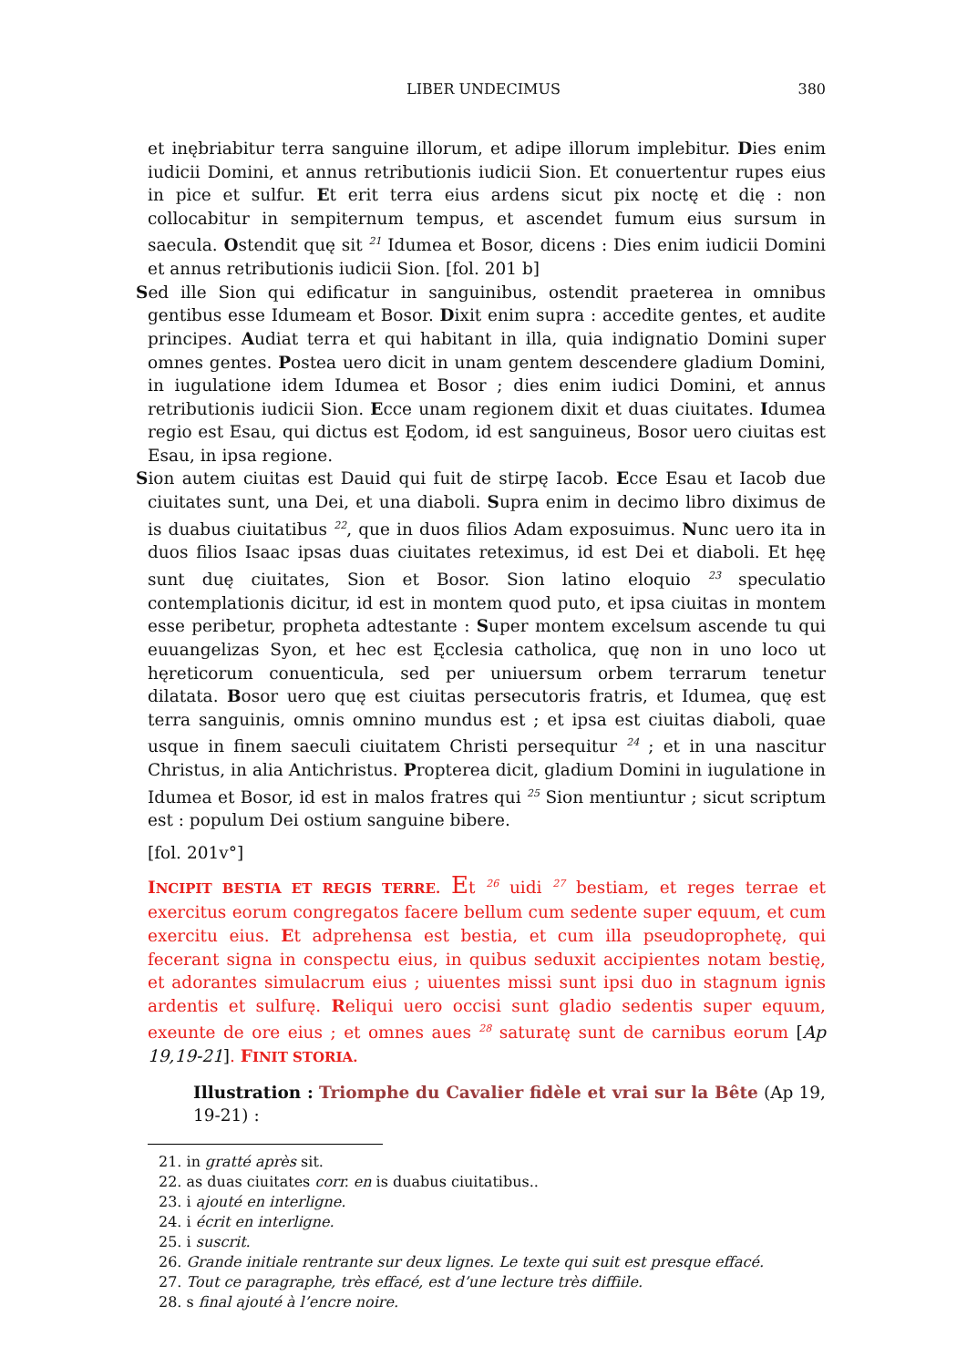LIBER UNDECIMUS 380
et inębriabitur terra sanguine illorum, et adipe illorum implebitur. Dies enim iudicii Domini, et annus retributionis iudicii Sion. Et conuertentur rupes eius in pice et sulfur. Et erit terra eius ardens sicut pix noctę et dię : non collocabitur in sempiternum tempus, et ascendet fumum eius sursum in saecula. Ostendit quę sit <sup>21</sup> Idumea et Bosor, dicens : Dies enim iudicii Domini et annus retributionis iudicii Sion. [fol. 201 b]
Sed ille Sion qui edificatur in sanguinibus, ostendit praeterea in omnibus gentibus esse Idumeam et Bosor. Dixit enim supra : accedite gentes, et audite principes. Audiat terra et qui habitant in illa, quia indignatio Domini super omnes gentes. Postea uero dicit in unam gentem descendere gladium Domini, in iugulatione idem Idumea et Bosor ; dies enim iudici Domini, et annus retributionis iudicii Sion. Ecce unam regionem dixit et duas ciuitates. Idumea regio est Esau, qui dictus est Ęodom, id est sanguineus, Bosor uero ciuitas est Esau, in ipsa regione.
Sion autem ciuitas est Dauid qui fuit de stirpę Iacob. Ecce Esau et Iacob due ciuitates sunt, una Dei, et una diaboli. Supra enim in decimo libro diximus de is duabus ciuitatibus <sup>22</sup>, que in duos filios Adam exposuimus. Nunc uero ita in duos filios Isaac ipsas duas ciuitates reteximus, id est Dei et diaboli. Et hęę sunt duę ciuitates, Sion et Bosor. Sion latino eloquio <sup>23</sup> speculatio contemplationis dicitur, id est in montem quod puto, et ipsa ciuitas in montem esse peribetur, propheta adtestante : Super montem excelsum ascende tu qui euuangelizas Syon, et hec est Ęcclesia catholica, quę non in uno loco ut hęreticorum conuenticula, sed per uniuersum orbem terrarum tenetur dilatata. Bosor uero quę est ciuitas persecutoris fratris, et Idumea, quę est terra sanguinis, omnis omnino mundus est ; et ipsa est ciuitas diaboli, quae usque in finem saeculi ciuitatem Christi persequitur <sup>24</sup> ; et in una nascitur Christus, in alia Antichristus. Propterea dicit, gladium Domini in iugulatione in Idumea et Bosor, id est in malos fratres qui <sup>25</sup> Sion mentiuntur ; sicut scriptum est : populum Dei ostium sanguine bibere.
[fol. 201v°]
INCIPIT BESTIA ET REGIS TERRE. Et <sup>26</sup> uidi <sup>27</sup> bestiam, et reges terrae et exercitus eorum congregatos facere bellum cum sedente super equum, et cum exercitu eius. Et adprehensa est bestia, et cum illa pseudoprophetę, qui fecerant signa in conspectu eius, in quibus seduxit accipientes notam bestię, et adorantes simulacrum eius ; uiuentes missi sunt ipsi duo in stagnum ignis ardentis et sulfurę. Reliqui uero occisi sunt gladio sedentis super equum, exeunte de ore eius ; et omnes aues <sup>28</sup> saturatę sunt de carnibus eorum [Ap 19,19-21]. FINIT STORIA.
Illustration : Triomphe du Cavalier fidèle et vrai sur la Bête (Ap 19, 19-21) :
21. in gratté après sit.
22. as duas ciuitates corr. en is duabus ciuitatibus..
23. i ajouté en interligne.
24. i écrit en interligne.
25. i suscrit.
26. Grande initiale rentrante sur deux lignes. Le texte qui suit est presque effacé.
27. Tout ce paragraphe, très effacé, est d’une lecture très diffiile.
28. s final ajouté à l’encre noire.